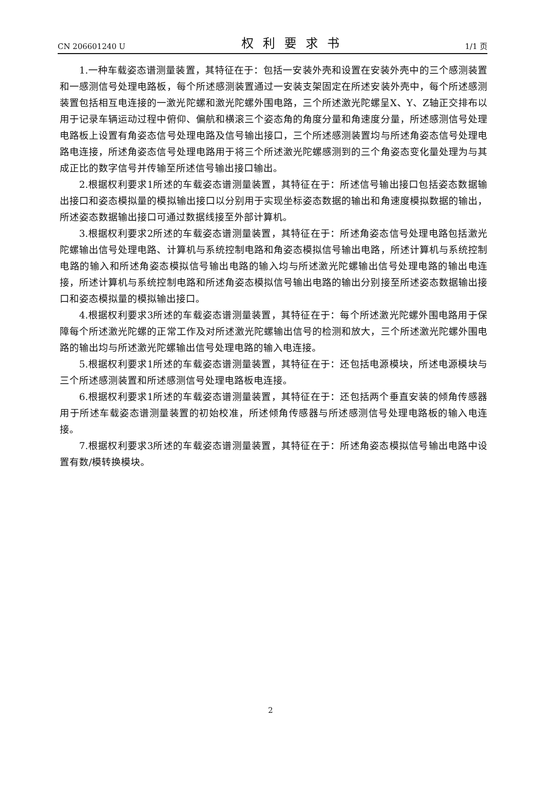CN 206601240 U 权利要求书 1/1 页
1.一种车载姿态谱测量装置，其特征在于：包括一安装外壳和设置在安装外壳中的三个感测装置和一感测信号处理电路板，每个所述感测装置通过一安装支架固定在所述安装外壳中，每个所述感测装置包括相互电连接的一激光陀螺和激光陀螺外围电路，三个所述激光陀螺呈X、Y、Z轴正交排布以用于记录车辆运动过程中俯仰、偏航和横滚三个姿态角的角度分量和角速度分量，所述感测信号处理电路板上设置有角姿态信号处理电路及信号输出接口，三个所述感测装置均与所述角姿态信号处理电路电连接，所述角姿态信号处理电路用于将三个所述激光陀螺感测到的三个角姿态变化量处理为与其成正比的数字信号并传输至所述信号输出接口输出。
2.根据权利要求1所述的车载姿态谱测量装置，其特征在于：所述信号输出接口包括姿态数据输出接口和姿态模拟量的模拟输出接口以分别用于实现坐标姿态数据的输出和角速度模拟数据的输出，所述姿态数据输出接口可通过数据线接至外部计算机。
3.根据权利要求2所述的车载姿态谱测量装置，其特征在于：所述角姿态信号处理电路包括激光陀螺输出信号处理电路、计算机与系统控制电路和角姿态模拟信号输出电路，所述计算机与系统控制电路的输入和所述角姿态模拟信号输出电路的输入均与所述激光陀螺输出信号处理电路的输出电连接，所述计算机与系统控制电路和所述角姿态模拟信号输出电路的输出分别接至所述姿态数据输出接口和姿态模拟量的模拟输出接口。
4.根据权利要求3所述的车载姿态谱测量装置，其特征在于：每个所述激光陀螺外围电路用于保障每个所述激光陀螺的正常工作及对所述激光陀螺输出信号的检测和放大，三个所述激光陀螺外围电路的输出均与所述激光陀螺输出信号处理电路的输入电连接。
5.根据权利要求1所述的车载姿态谱测量装置，其特征在于：还包括电源模块，所述电源模块与三个所述感测装置和所述感测信号处理电路板电连接。
6.根据权利要求1所述的车载姿态谱测量装置，其特征在于：还包括两个垂直安装的倾角传感器用于所述车载姿态谱测量装置的初始校准，所述倾角传感器与所述感测信号处理电路板的输入电连接。
7.根据权利要求3所述的车载姿态谱测量装置，其特征在于：所述角姿态模拟信号输出电路中设置有数/模转换模块。
2